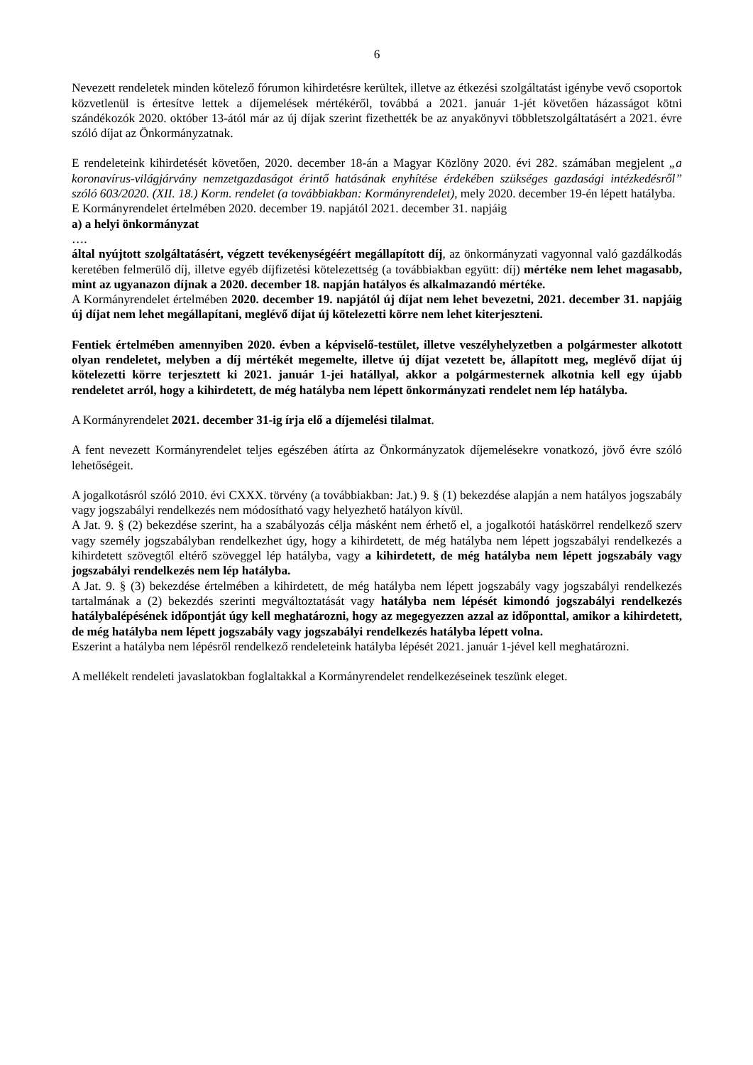6
Nevezett rendeletek minden kötelező fórumon kihirdetésre kerültek, illetve az étkezési szolgáltatást igénybe vevő csoportok közvetlenül is értesítve lettek a díjemelések mértékéről, továbbá a 2021. január 1-jét követően házasságot kötni szándékozók 2020. október 13-ától már az új díjak szerint fizethették be az anyakönyvi többletszolgáltatásért a 2021. évre szóló díjat az Önkormányzatnak.
E rendeleteink kihirdetését követően, 2020. december 18-án a Magyar Közlöny 2020. évi 282. számában megjelent „a koronavírus-világjárvány nemzetgazdaságot érintő hatásának enyhítése érdekében szükséges gazdasági intézkedésről” szóló 603/2020. (XII. 18.) Korm. rendelet (a továbbiakban: Kormányrendelet), mely 2020. december 19-én lépett hatályba.
E Kormányrendelet értelmében 2020. december 19. napjától 2021. december 31. napjáig
a) a helyi önkormányzat
….
által nyújtott szolgáltatásért, végzett tevékenységéért megállapított díj, az önkormányzati vagyonnal való gazdálkodás keretében felmerülő díj, illetve egyéb díjfizetési kötelezettség (a továbbiakban együtt: díj) mértéke nem lehet magasabb, mint az ugyanazon díjnak a 2020. december 18. napján hatályos és alkalmazandó mértéke.
A Kormányrendelet értelmében 2020. december 19. napjától új díjat nem lehet bevezetni, 2021. december 31. napjáig új díjat nem lehet megállapítani, meglévő díjat új kötelezetti körre nem lehet kiterjeszteni.
Fentiek értelmében amennyiben 2020. évben a képviselő-testület, illetve veszélyhelyzetben a polgármester alkotott olyan rendeletet, melyben a díj mértékét megemelte, illetve új díjat vezetett be, állapított meg, meglévő díjat új kötelezetti körre terjesztett ki 2021. január 1-jei hatállyal, akkor a polgármesternek alkotnia kell egy újabb rendeletet arról, hogy a kihirdetett, de még hatályba nem lépett önkormányzati rendelet nem lép hatályba.
A Kormányrendelet 2021. december 31-ig írja elő a díjemelési tilalmat.
A fent nevezett Kormányrendelet teljes egészében átírta az Önkormányzatok díjemelésekre vonatkozó, jövő évre szóló lehetőségeit.
A jogalkotásról szóló 2010. évi CXXX. törvény (a továbbiakban: Jat.) 9. § (1) bekezdése alapján a nem hatályos jogszabály vagy jogszabályi rendelkezés nem módosítható vagy helyezhető hatályon kívül.
A Jat. 9. § (2) bekezdése szerint, ha a szabályozás célja másként nem érhető el, a jogalkotói hatáskörrel rendelkező szerv vagy személy jogszabályban rendelkezhet úgy, hogy a kihirdetett, de még hatályba nem lépett jogszabályi rendelkezés a kihirdetett szövegtől eltérő szöveggel lép hatályba, vagy a kihirdetett, de még hatályba nem lépett jogszabály vagy jogszabályi rendelkezés nem lép hatályba.
A Jat. 9. § (3) bekezdése értelmében a kihirdetett, de még hatályba nem lépett jogszabály vagy jogszabályi rendelkezés tartalmának a (2) bekezdés szerinti megváltoztatását vagy hatályba nem lépését kimondó jogszabályi rendelkezés hatálybalépésének időpontját úgy kell meghatározni, hogy az megegyezzen azzal az időponttal, amikor a kihirdetett, de még hatályba nem lépett jogszabály vagy jogszabályi rendelkezés hatályba lépett volna.
Eszerint a hatályba nem lépésről rendelkező rendeleteink hatályba lépését 2021. január 1-jével kell meghatározni.
A mellékelt rendeleti javaslatokban foglaltakkal a Kormányrendelet rendelkezéseinek teszünk eleget.